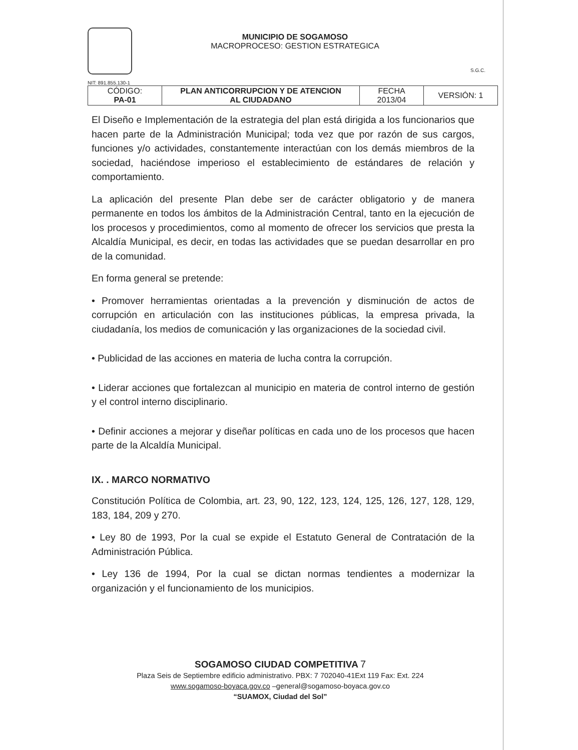MUNICIPIO DE SOGAMOSO
MACROPROCESO: GESTION ESTRATEGICA
S.G.C.
NIT: 891.855.130-1
| CÓDIGO: PA-01 | PLAN ANTICORRUPCION Y DE ATENCION AL CIUDADANO | FECHA 2013/04 | VERSIÓN: 1 |
El Diseño e Implementación de la estrategia del plan está dirigida a los funcionarios que hacen parte de la Administración Municipal; toda vez que por razón de sus cargos, funciones y/o actividades, constantemente interactúan con los demás miembros de la sociedad, haciéndose imperioso el establecimiento de estándares de relación y comportamiento.
La aplicación del presente Plan debe ser de carácter obligatorio y de manera permanente en todos los ámbitos de la Administración Central, tanto en la ejecución de los procesos y procedimientos, como al momento de ofrecer los servicios que presta la Alcaldía Municipal, es decir, en todas las actividades que se puedan desarrollar en pro de la comunidad.
En forma general se pretende:
• Promover herramientas orientadas a la prevención y disminución de actos de corrupción en articulación con las instituciones públicas, la empresa privada, la ciudadanía, los medios de comunicación y las organizaciones de la sociedad civil.
• Publicidad de las acciones en materia de lucha contra la corrupción.
• Liderar acciones que fortalezcan al municipio en materia de control interno de gestión y el control interno disciplinario.
• Definir acciones a mejorar y diseñar políticas en cada uno de los procesos que hacen parte de la Alcaldía Municipal.
IX. . MARCO NORMATIVO
Constitución Política de Colombia, art. 23, 90, 122, 123, 124, 125, 126, 127, 128, 129, 183, 184, 209 y 270.
• Ley 80 de 1993, Por la cual se expide el Estatuto General de Contratación de la Administración Pública.
• Ley 136 de 1994, Por la cual se dictan normas tendientes a modernizar la organización y el funcionamiento de los municipios.
SOGAMOSO CIUDAD COMPETITIVA 7
Plaza Seis de Septiembre edificio administrativo. PBX: 7 702040-41Ext 119 Fax: Ext. 224
www.sogamoso-boyaca.gov.co –general@sogamoso-boyaca.gov.co
“SUAMOX, Ciudad del Sol”